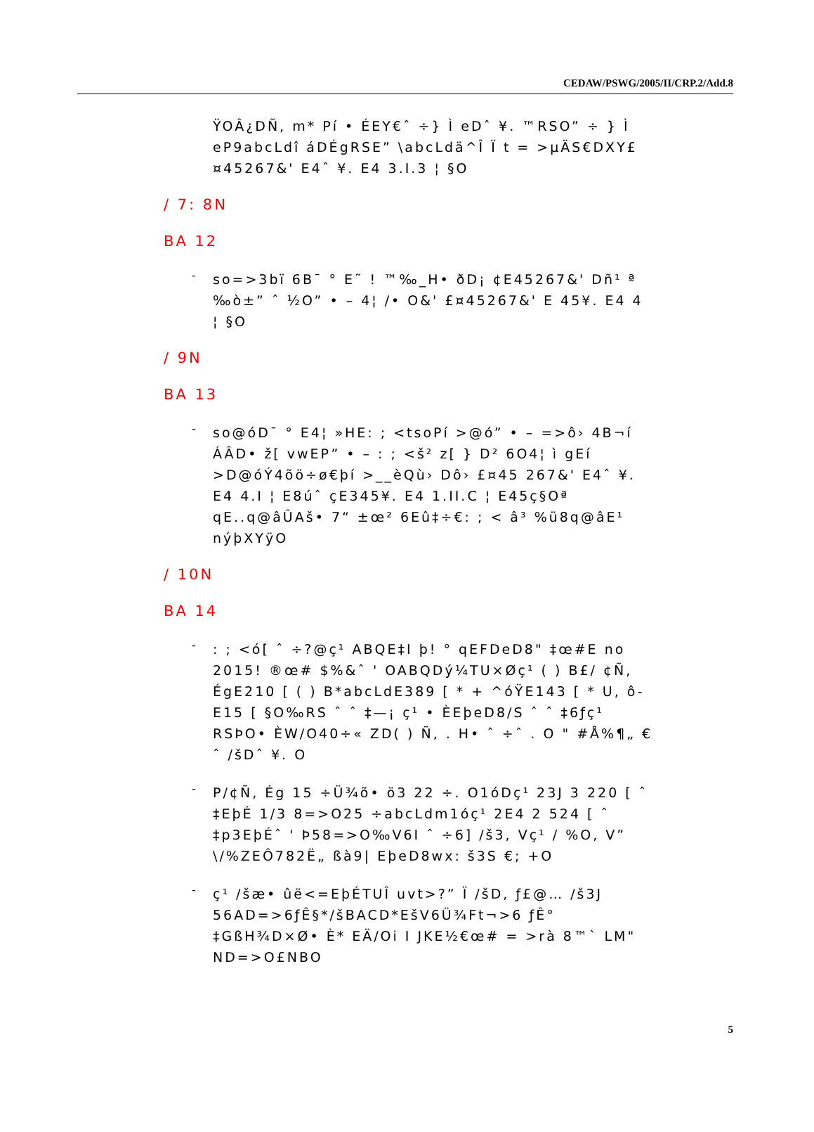CEDAW/PSWG/2005/II/CRP.2/Add.8
ŸOÂ¿DÑ, m* Pí • ÉEY€ˆ ÷} Ì eDˆ ¥. ™RSO” ÷ } Ì eP9abcLdî áDÉgRSE” \abcLdä^Î Ï t = >µÄS€DXY£¤45267&' E4ˆ ¥. E4 3.I.3 ¦ §O
/ 7: 8N
BA 12
-
so=>3bï 6B¯ ° E˜ ! ™‰_H• ðD¡ ¢E45267&' Dñ¹ ª ‰ò±” ˆ ½O” • – 4¦ /• O&' £¤45267&' E 45¥. E4 4 ¦ §O
/ 9N
BA 13
-
so@óD¯ ° E4¦ »HE: ; <tsoPí >@ó” • – =>ô› 4B¬í ÁÂD• ž[ vwEP” • – : ; <š² z[ } D² 6O4¦ ì gEí >D@óÝ4õö÷ø€þí >__èQù› Dô› £¤45 267&' E4ˆ ¥. E4 4.I ¦ E8úˆ çE345¥. E4 1.II.C ¦ E45ç§Oª qE..q@âÛAš• 7“ ±œ² 6Eû‡÷€: ; < â³ %ü8q@âE¹ nýþXYÿO
/ 10N
BA 14
-
: ; <ó[ ˆ ÷?@ç¹ ABQE‡I þ! ° qEFDeD8" ‡œ#E no 2015! ®œ# $%&ˆ ' OABQDý¼TU×Øç¹ ( ) B£/ ¢Ñ, ÉgE210 [ ( ) B*abcLdE389 [ * + ^óŸE143 [ * U, ô- E15 [ §O‰RS ˆ ˆ ‡—¡ ç¹ • ÈEþeD8/S ˆ ˆ ‡6ƒç¹ RSÞO• ÈW/O40÷« ZD( ) Ñ, . H• ˆ ÷ˆ . O " #Å%¶„ € ˆ /šDˆ ¥. O
-
P/¢Ñ, Ég 15 ÷Ü¾õ• ö3 22 ÷. O1óDç¹ 23J 3 220 [ ˆ ‡EþÉ 1/3 8=>O25 ÷abcLdm1óç¹ 2E4 2 524 [ ˆ ‡p3EþÉˆ ' Þ58=>O‰V6I ˆ ÷6] /š3, Vç¹ / %O, V” \/%ZEÔ782Ë„ ßà9| EþeD8wx: š3S €; +O
-
ç¹ /šæ• ûë<=EþÉTUÎ uvt>?” Ï /šD, ƒ£@… /š3J 56AD=>6ƒÊ§*/šBACD*EšV6Ü¾Ft¬>6 ƒÊ° ‡GßH¾D×Ø• È* EÄ/Oi I JKE½€œ# = >rà 8™` LM" ND=>O£NBO
5